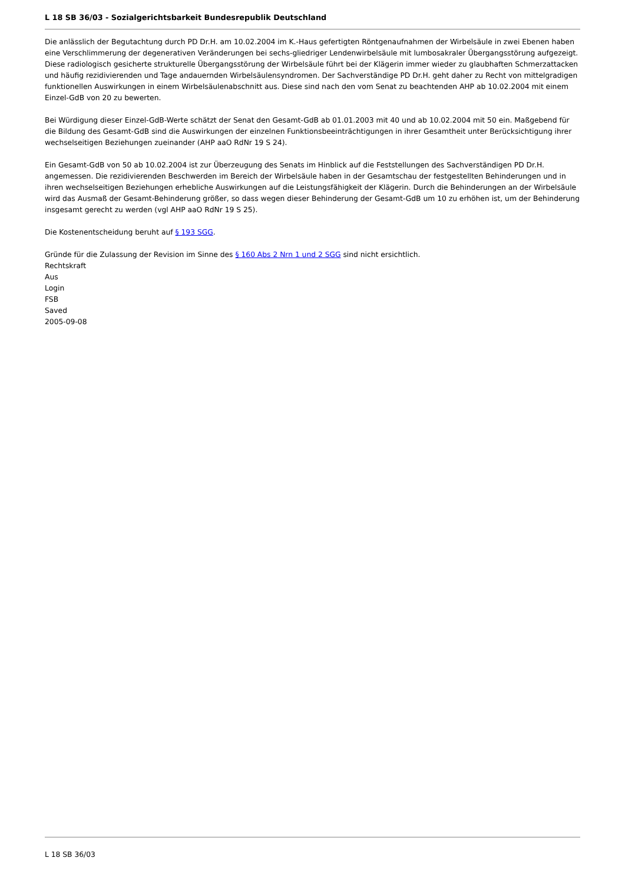L 18 SB 36/03 - Sozialgerichtsbarkeit Bundesrepublik Deutschland
Die anlässlich der Begutachtung durch PD Dr.H. am 10.02.2004 im K.-Haus gefertigten Röntgenaufnahmen der Wirbelsäule in zwei Ebenen haben eine Verschlimmerung der degenerativen Veränderungen bei sechs-gliedriger Lendenwirbelsäule mit lumbosakraler Übergangsstörung aufgezeigt. Diese radiologisch gesicherte strukturelle Übergangsstörung der Wirbelsäule führt bei der Klägerin immer wieder zu glaubhaften Schmerzattacken und häufig rezidivierenden und Tage andauernden Wirbelsäulensyndromen. Der Sachverständige PD Dr.H. geht daher zu Recht von mittelgradigen funktionellen Auswirkungen in einem Wirbelsäulenabschnitt aus. Diese sind nach den vom Senat zu beachtenden AHP ab 10.02.2004 mit einem Einzel-GdB von 20 zu bewerten.
Bei Würdigung dieser Einzel-GdB-Werte schätzt der Senat den Gesamt-GdB ab 01.01.2003 mit 40 und ab 10.02.2004 mit 50 ein. Maßgebend für die Bildung des Gesamt-GdB sind die Auswirkungen der einzelnen Funktionsbeeinträchtigungen in ihrer Gesamtheit unter Berücksichtigung ihrer wechselseitigen Beziehungen zueinander (AHP aaO RdNr 19 S 24).
Ein Gesamt-GdB von 50 ab 10.02.2004 ist zur Überzeugung des Senats im Hinblick auf die Feststellungen des Sachverständigen PD Dr.H. angemessen. Die rezidivierenden Beschwerden im Bereich der Wirbelsäule haben in der Gesamtschau der festgestellten Behinderungen und in ihren wechselseitigen Beziehungen erhebliche Auswirkungen auf die Leistungsfähigkeit der Klägerin. Durch die Behinderungen an der Wirbelsäule wird das Ausmaß der Gesamt-Behinderung größer, so dass wegen dieser Behinderung der Gesamt-GdB um 10 zu erhöhen ist, um der Behinderung insgesamt gerecht zu werden (vgl AHP aaO RdNr 19 S 25).
Die Kostenentscheidung beruht auf § 193 SGG.
Gründe für die Zulassung der Revision im Sinne des § 160 Abs 2 Nrn 1 und 2 SGG sind nicht ersichtlich.
Rechtskraft
Aus
Login
FSB
Saved
2005-09-08
L 18 SB 36/03